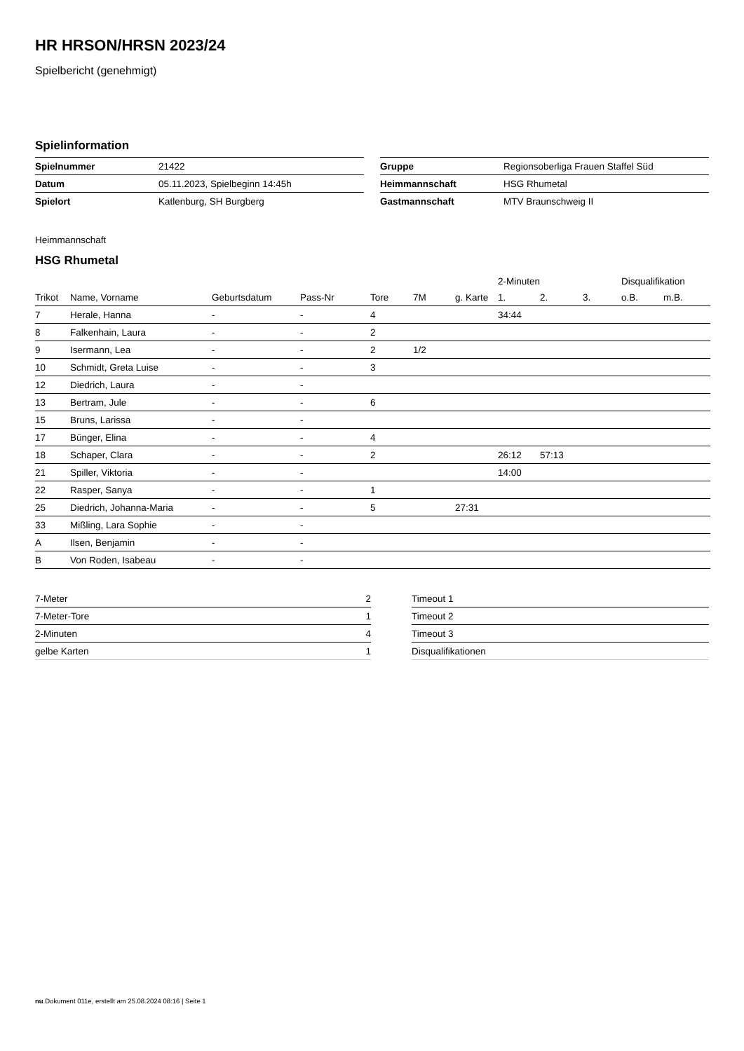HR HRSON/HRSN 2023/24
Spielbericht (genehmigt)
Spielinformation
| Spielnummer | 21422 |
| Datum | 05.11.2023, Spielbeginn 14:45h |
| Spielort | Katlenburg, SH Burgberg |
| Gruppe | Regionsoberliga Frauen Staffel Süd |
| Heimmannschaft | HSG Rhumetal |
| Gastmannschaft | MTV Braunschweig II |
Heimmannschaft
HSG Rhumetal
| | | | | | | | 2-Minuten | | | Disqualifikation | |
| --- | --- | --- | --- | --- | --- | --- | --- | --- | --- | --- | --- |
| Trikot | Name, Vorname | Geburtsdatum | Pass-Nr | Tore | 7M | g. Karte | 1. | 2. | 3. | o.B. | m.B. |
| 7 | Herale, Hanna | - | - | 4 | | | 34:44 | | | | |
| 8 | Falkenhain, Laura | - | - | 2 | | | | | | | |
| 9 | Isermann, Lea | - | - | 2 | 1/2 | | | | | | |
| 10 | Schmidt, Greta Luise | - | - | 3 | | | | | | | |
| 12 | Diedrich, Laura | - | - | | | | | | | | |
| 13 | Bertram, Jule | - | - | 6 | | | | | | | |
| 15 | Bruns, Larissa | - | - | | | | | | | | |
| 17 | Bünger, Elina | - | - | 4 | | | | | | | |
| 18 | Schaper, Clara | - | - | 2 | | | 26:12 | 57:13 | | | |
| 21 | Spiller, Viktoria | - | - | | | | 14:00 | | | | |
| 22 | Rasper, Sanya | - | - | 1 | | | | | | | |
| 25 | Diedrich, Johanna-Maria | - | - | 5 | | 27:31 | | | | | |
| 33 | Mißling, Lara Sophie | - | - | | | | | | | | |
| A | Ilsen, Benjamin | - | - | | | | | | | | |
| B | Von Roden, Isabeau | - | - | | | | | | | | |
| 7-Meter | 2 |
| 7-Meter-Tore | 1 |
| 2-Minuten | 4 |
| gelbe Karten | 1 |
| Timeout 1 |
| Timeout 2 |
| Timeout 3 |
| Disqualifikationen |
nu.Dokument 011e, erstellt am 25.08.2024 08:16 | Seite 1